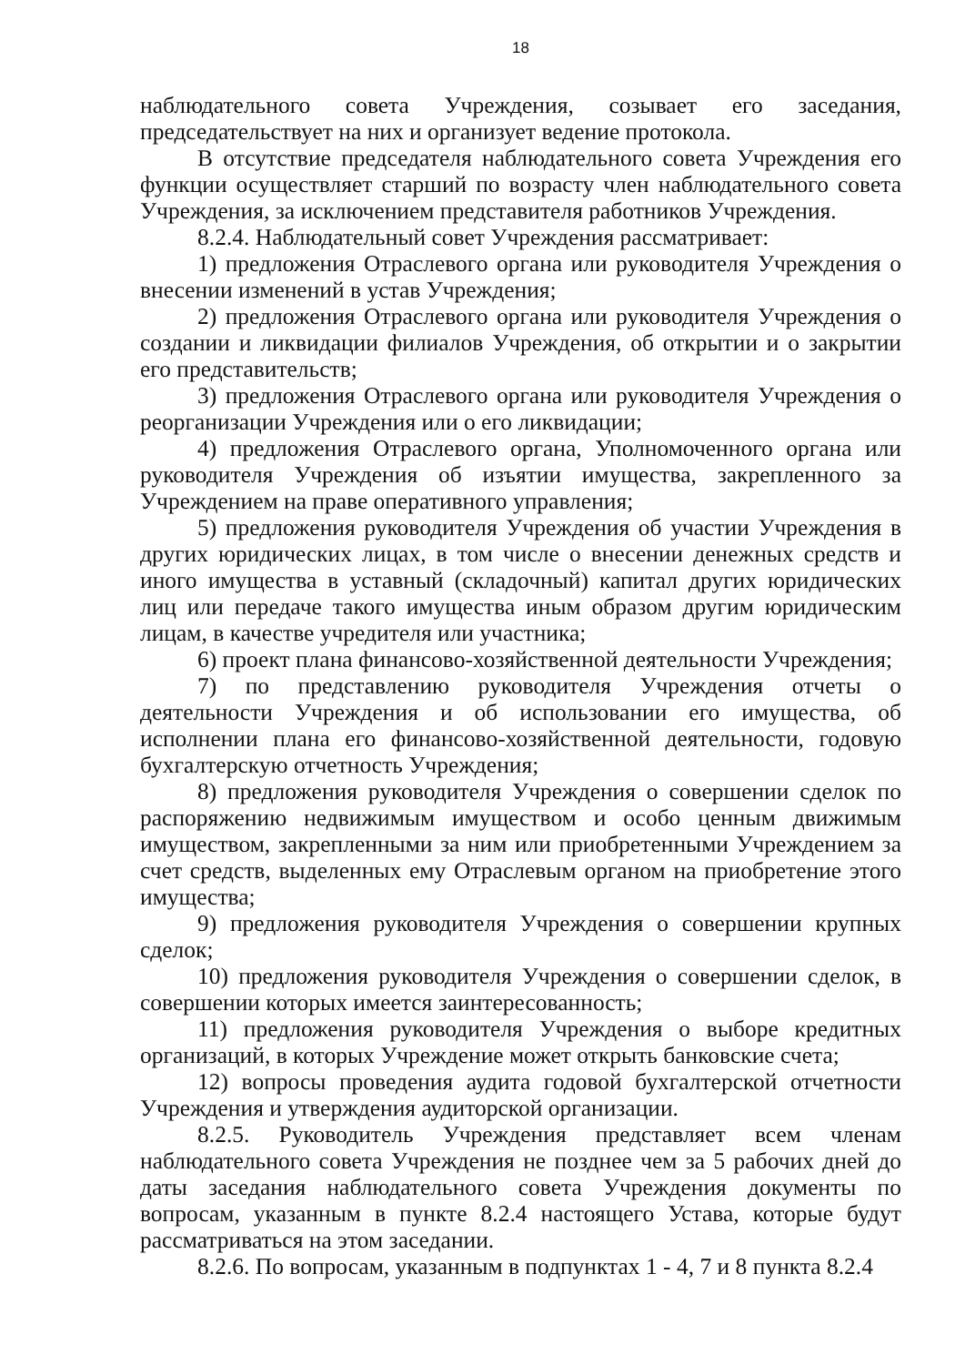18
наблюдательного совета Учреждения, созывает его заседания, председательствует на них и организует ведение протокола.
В отсутствие председателя наблюдательного совета Учреждения его функции осуществляет старший по возрасту член наблюдательного совета Учреждения, за исключением представителя работников Учреждения.
8.2.4. Наблюдательный совет Учреждения рассматривает:
1) предложения Отраслевого органа или руководителя Учреждения о внесении изменений в устав Учреждения;
2) предложения Отраслевого органа или руководителя Учреждения о создании и ликвидации филиалов Учреждения, об открытии и о закрытии его представительств;
3) предложения Отраслевого органа или руководителя Учреждения о реорганизации Учреждения или о его ликвидации;
4) предложения Отраслевого органа, Уполномоченного органа или руководителя Учреждения об изъятии имущества, закрепленного за Учреждением на праве оперативного управления;
5) предложения руководителя Учреждения об участии Учреждения в других юридических лицах, в том числе о внесении денежных средств и иного имущества в уставный (складочный) капитал других юридических лиц или передаче такого имущества иным образом другим юридическим лицам, в качестве учредителя или участника;
6) проект плана финансово-хозяйственной деятельности Учреждения;
7) по представлению руководителя Учреждения отчеты о деятельности Учреждения и об использовании его имущества, об исполнении плана его финансово-хозяйственной деятельности, годовую бухгалтерскую отчетность Учреждения;
8) предложения руководителя Учреждения о совершении сделок по распоряжению недвижимым имуществом и особо ценным движимым имуществом, закрепленными за ним или приобретенными Учреждением за счет средств, выделенных ему Отраслевым органом на приобретение этого имущества;
9) предложения руководителя Учреждения о совершении крупных сделок;
10) предложения руководителя Учреждения о совершении сделок, в совершении которых имеется заинтересованность;
11) предложения руководителя Учреждения о выборе кредитных организаций, в которых Учреждение может открыть банковские счета;
12) вопросы проведения аудита годовой бухгалтерской отчетности Учреждения и утверждения аудиторской организации.
8.2.5. Руководитель Учреждения представляет всем членам наблюдательного совета Учреждения не позднее чем за 5 рабочих дней до даты заседания наблюдательного совета Учреждения документы по вопросам, указанным в пункте 8.2.4 настоящего Устава, которые будут рассматриваться на этом заседании.
8.2.6. По вопросам, указанным в подпунктах 1 - 4, 7 и 8 пункта 8.2.4